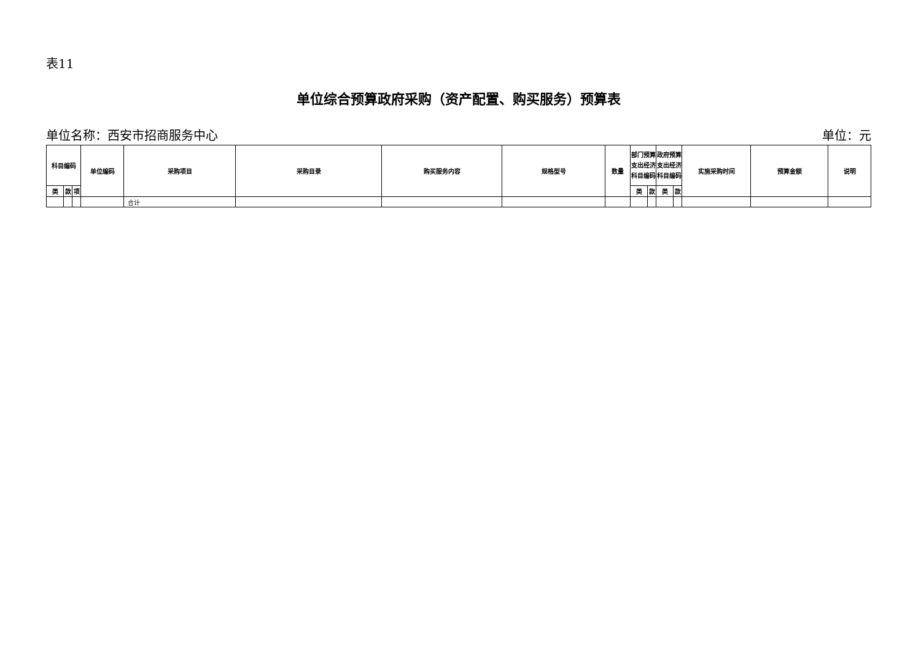表11
单位综合预算政府采购（资产配置、购买服务）预算表
单位名称：西安市招商服务中心 单位：元
| 科目编码 | | | 单位编码 | 采购项目 | 采购目录 | 购买服务内容 | 规格型号 | 数量 | 部门预算支出经济科目编码 | | 政府预算支出经济科目编码 | | 实施采购时间 | 预算金额 | 说明 |
| --- | --- | --- | --- | --- | --- | --- | --- | --- | --- | --- | --- | --- | --- | --- | --- |
| 类 | 款 | 项 | | | | | | | 类 | 款 | 类 | 款 | | | |
| | | | | 合计 | | | | | | | | | | | |